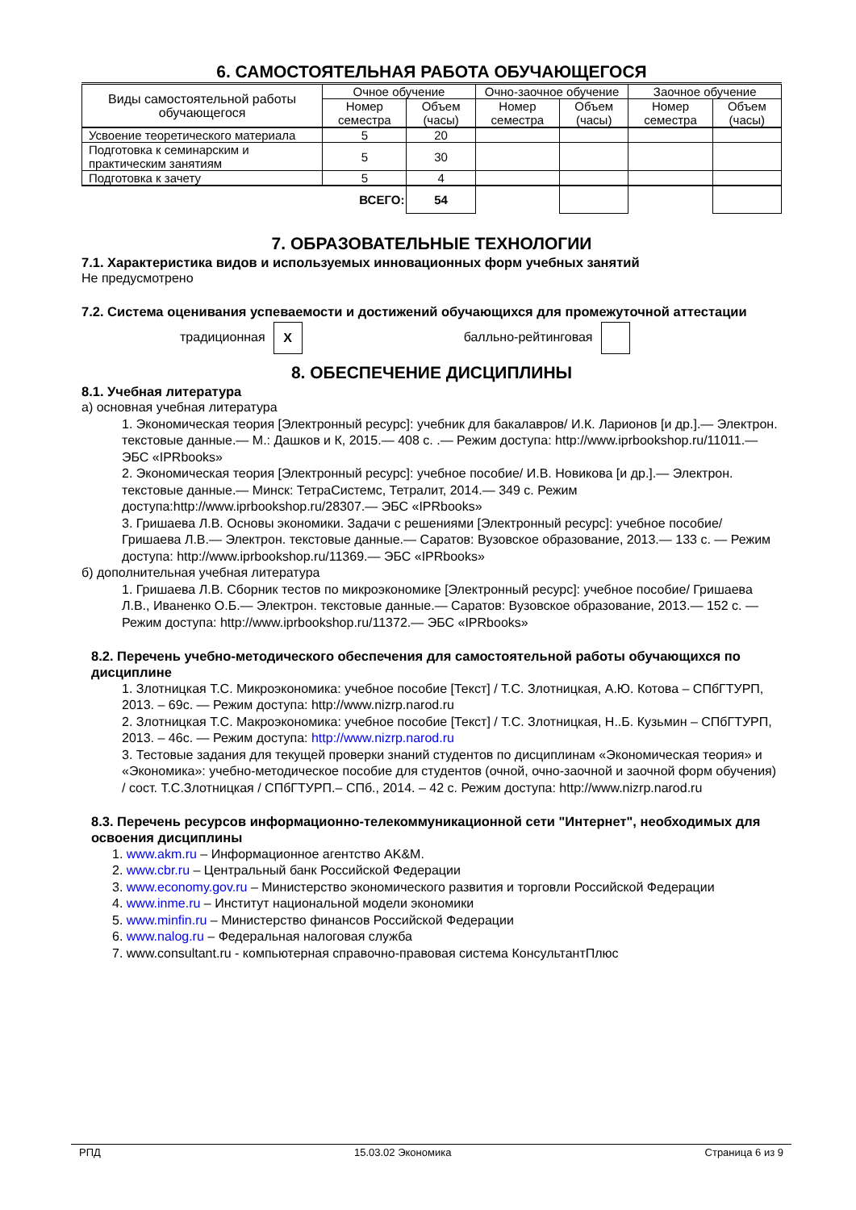6. САМОСТОЯТЕЛЬНАЯ РАБОТА ОБУЧАЮЩЕГОСЯ
| Виды самостоятельной работы обучающегося | Очное обучение | | Очно-заочное обучение | | Заочное обучение | |
| --- | --- | --- | --- | --- | --- | --- |
| | Номер семестра | Объем (часы) | Номер семестра | Объем (часы) | Номер семестра | Объем (часы) |
| Усвоение теоретического материала | 5 | 20 | | | | |
| Подготовка к семинарским и практическим занятиям | 5 | 30 | | | | |
| Подготовка к зачету | 5 | 4 | | | | |
| | ВСЕГО: | 54 | | | | |
7. ОБРАЗОВАТЕЛЬНЫЕ ТЕХНОЛОГИИ
7.1. Характеристика видов и используемых инновационных форм учебных занятий
Не предусмотрено
7.2. Система оценивания успеваемости и достижений обучающихся для промежуточной аттестации
традиционная X балльно-рейтинговая
8. ОБЕСПЕЧЕНИЕ ДИСЦИПЛИНЫ
8.1. Учебная литература
а) основная учебная литература
1. Экономическая теория [Электронный ресурс]: учебник для бакалавров/ И.К. Ларионов [и др.].— Электрон. текстовые данные.— М.: Дашков и К, 2015.— 408 c. .— Режим доступа: http://www.iprbookshop.ru/11011.— ЭБС «IPRbooks»
2. Экономическая теория [Электронный ресурс]: учебное пособие/ И.В. Новикова [и др.].— Электрон. текстовые данные.— Минск: ТетраСистемс, Тетралит, 2014.— 349 c. Режим доступа:http://www.iprbookshop.ru/28307.— ЭБС «IPRbooks»
3. Гришаева Л.В. Основы экономики. Задачи с решениями [Электронный ресурс]: учебное пособие/ Гришаева Л.В.— Электрон. текстовые данные.— Саратов: Вузовское образование, 2013.— 133 c. — Режим доступа: http://www.iprbookshop.ru/11369.— ЭБС «IPRbooks»
б) дополнительная учебная литература
1. Гришаева Л.В. Сборник тестов по микроэкономике [Электронный ресурс]: учебное пособие/ Гришаева Л.В., Иваненко О.Б.— Электрон. текстовые данные.— Саратов: Вузовское образование, 2013.— 152 c. — Режим доступа: http://www.iprbookshop.ru/11372.— ЭБС «IPRbooks»
8.2. Перечень учебно-методического обеспечения для самостоятельной работы обучающихся по дисциплине
1. Злотницкая Т.С. Микроэкономика: учебное пособие [Текст] / Т.С. Злотницкая, А.Ю. Котова – СПбГТУРП, 2013. – 69с. — Режим доступа: http://www.nizrp.narod.ru
2. Злотницкая Т.С. Макроэкономика: учебное пособие [Текст] / Т.С. Злотницкая, Н..Б. Кузьмин – СПбГТУРП, 2013. – 46с. — Режим доступа: http://www.nizrp.narod.ru
3. Тестовые задания для текущей проверки знаний студентов по дисциплинам «Экономическая теория» и «Экономика»: учебно-методическое пособие для студентов (очной, очно-заочной и заочной форм обучения) / сост. Т.С.Злотницкая / СПбГТУРП.– СПб., 2014. – 42 с. Режим доступа: http://www.nizrp.narod.ru
8.3. Перечень ресурсов информационно-телекоммуникационной сети "Интернет", необходимых для освоения дисциплины
1. www.akm.ru – Информационное агентство AK&M.
2. www.cbr.ru – Центральный банк Российской Федерации
3. www.economy.gov.ru – Министерство экономического развития и торговли Российской Федерации
4. www.inme.ru – Институт национальной модели экономики
5. www.minfin.ru – Министерство финансов Российской Федерации
6. www.nalog.ru – Федеральная налоговая служба
7. www.consultant.ru - компьютерная справочно-правовая система КонсультантПлюс
РПД 15.03.02 Экономика Страница 6 из 9